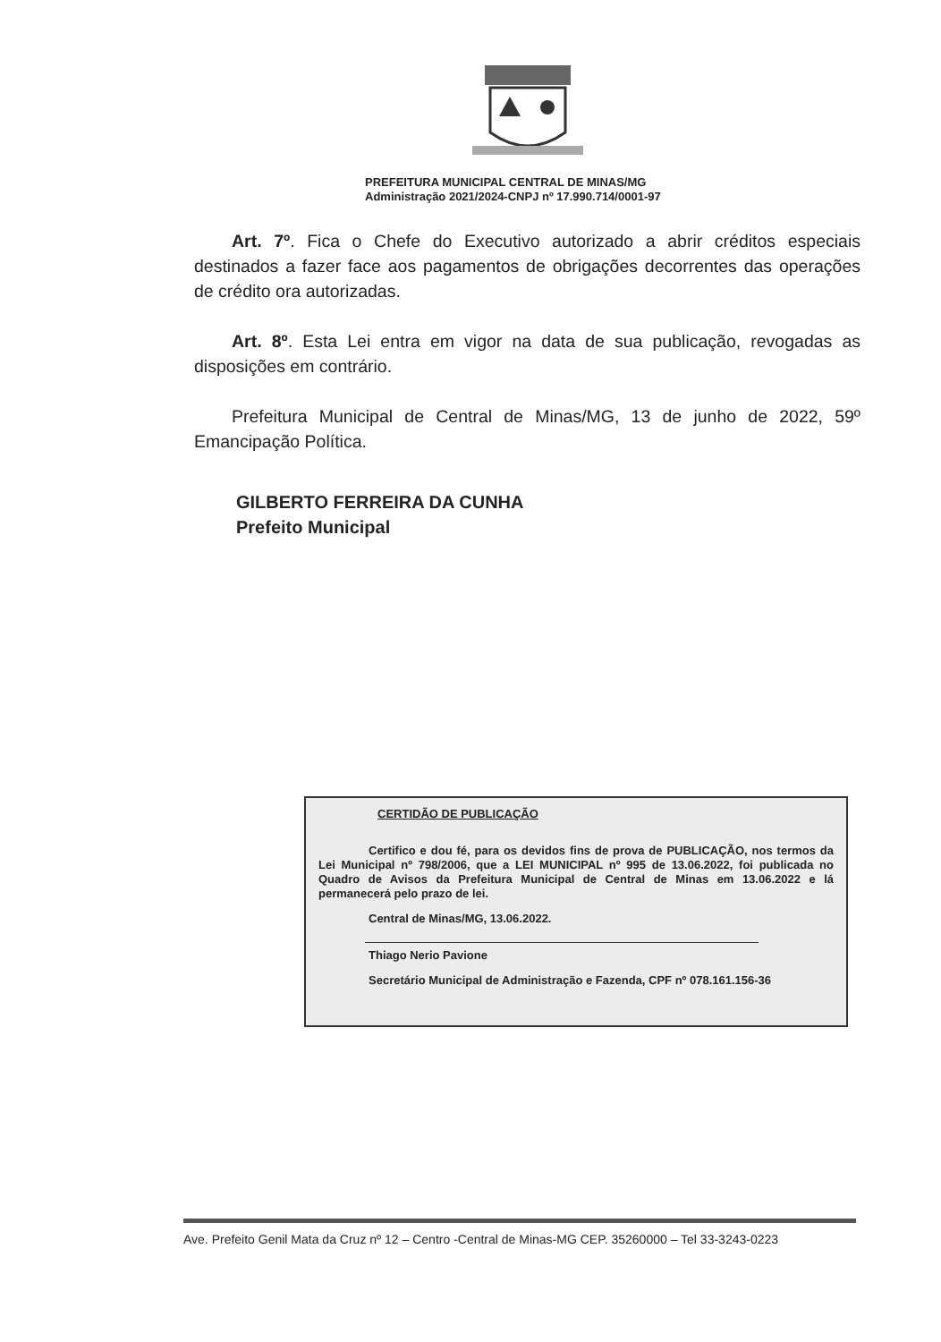PREFEITURA MUNICIPAL CENTRAL DE MINAS/MG
Administração 2021/2024-CNPJ nº 17.990.714/0001-97
Art. 7º. Fica o Chefe do Executivo autorizado a abrir créditos especiais destinados a fazer face aos pagamentos de obrigações decorrentes das operações de crédito ora autorizadas.
Art. 8º. Esta Lei entra em vigor na data de sua publicação, revogadas as disposições em contrário.
Prefeitura Municipal de Central de Minas/MG, 13 de junho de 2022, 59º Emancipação Política.
GILBERTO FERREIRA DA CUNHA
Prefeito Municipal
CERTIDÃO DE PUBLICAÇÃO
Certifico e dou fé, para os devidos fins de prova de PUBLICAÇÃO, nos termos da Lei Municipal nº 798/2006, que a LEI MUNICIPAL nº 995 de 13.06.2022, foi publicada no Quadro de Avisos da Prefeitura Municipal de Central de Minas em 13.06.2022 e lá permanecerá pelo prazo de lei.
Central de Minas/MG, 13.06.2022.
Thiago Nerio Pavione
Secretário Municipal de Administração e Fazenda, CPF nº 078.161.156-36
Ave. Prefeito Genil Mata da Cruz nº 12 – Centro -Central de Minas-MG CEP. 35260000 – Tel 33-3243-0223